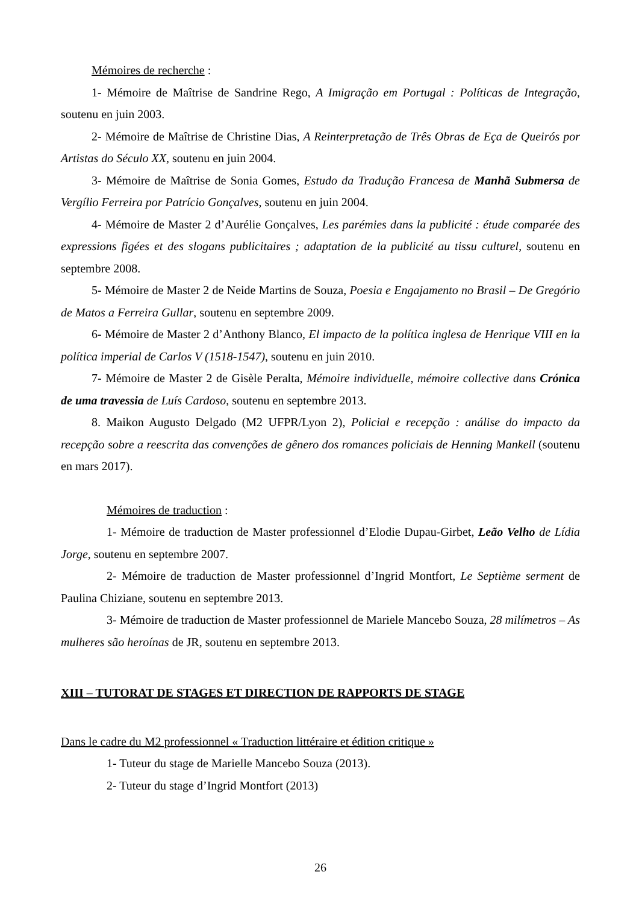Mémoires de recherche :
1- Mémoire de Maîtrise de Sandrine Rego, A Imigração em Portugal : Políticas de Integração, soutenu en juin 2003.
2- Mémoire de Maîtrise de Christine Dias, A Reinterpretação de Três Obras de Eça de Queirós por Artistas do Século XX, soutenu en juin 2004.
3- Mémoire de Maîtrise de Sonia Gomes, Estudo da Tradução Francesa de Manhã Submersa de Vergílio Ferreira por Patrício Gonçalves, soutenu en juin 2004.
4- Mémoire de Master 2 d’Aurélie Gonçalves, Les parémies dans la publicité : étude comparée des expressions figées et des slogans publicitaires ; adaptation de la publicité au tissu culturel, soutenu en septembre 2008.
5- Mémoire de Master 2 de Neide Martins de Souza, Poesia e Engajamento no Brasil – De Gregório de Matos a Ferreira Gullar, soutenu en septembre 2009.
6- Mémoire de Master 2 d’Anthony Blanco, El impacto de la política inglesa de Henrique VIII en la política imperial de Carlos V (1518-1547), soutenu en juin 2010.
7- Mémoire de Master 2 de Gisèle Peralta, Mémoire individuelle, mémoire collective dans Crónica de uma travessia de Luís Cardoso, soutenu en septembre 2013.
8. Maikon Augusto Delgado (M2 UFPR/Lyon 2), Policial e recepção : análise do impacto da recepção sobre a reescrita das convenções de gênero dos romances policiais de Henning Mankell (soutenu en mars 2017).
Mémoires de traduction :
1- Mémoire de traduction de Master professionnel d’Elodie Dupau-Girbet, Leão Velho de Lídia Jorge, soutenu en septembre 2007.
2- Mémoire de traduction de Master professionnel d’Ingrid Montfort, Le Septième serment de Paulina Chiziane, soutenu en septembre 2013.
3- Mémoire de traduction de Master professionnel de Mariele Mancebo Souza, 28 milímetros – As mulheres são heroínas de JR, soutenu en septembre 2013.
XIII – TUTORAT DE STAGES ET DIRECTION DE RAPPORTS DE STAGE
Dans le cadre du M2 professionnel « Traduction littéraire et édition critique »
1- Tuteur du stage de Marielle Mancebo Souza (2013).
2- Tuteur du stage d’Ingrid Montfort (2013)
26